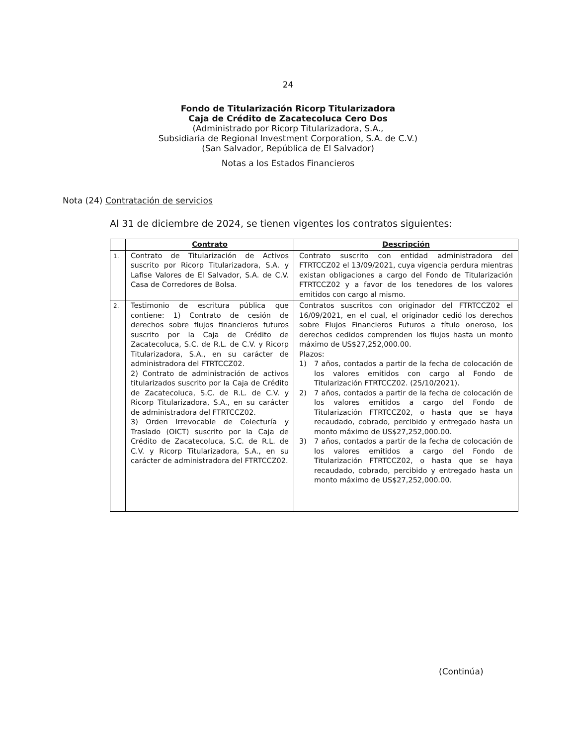24
Fondo de Titularización Ricorp Titularizadora
Caja de Crédito de Zacatecoluca Cero Dos
(Administrado por Ricorp Titularizadora, S.A.,
Subsidiaria de Regional Investment Corporation, S.A. de C.V.)
(San Salvador, República de El Salvador)
Notas a los Estados Financieros
Nota (24) Contratación de servicios
Al 31 de diciembre de 2024, se tienen vigentes los contratos siguientes:
| | Contrato | Descripción |
| --- | --- | --- |
| 1. | Contrato de Titularización de Activos suscrito por Ricorp Titularizadora, S.A. y Lafise Valores de El Salvador, S.A. de C.V. Casa de Corredores de Bolsa. | Contrato suscrito con entidad administradora del FTRTCCZ02 el 13/09/2021, cuya vigencia perdura mientras existan obligaciones a cargo del Fondo de Titularización FTRTCCZ02 y a favor de los tenedores de los valores emitidos con cargo al mismo. |
| 2. | Testimonio de escritura pública que contiene: 1) Contrato de cesión de derechos sobre flujos financieros futuros suscrito por la Caja de Crédito de Zacatecoluca, S.C. de R.L. de C.V. y Ricorp Titularizadora, S.A., en su carácter de administradora del FTRTCCZ02. 2) Contrato de administración de activos titularizados suscrito por la Caja de Crédito de Zacatecoluca, S.C. de R.L. de C.V. y Ricorp Titularizadora, S.A., en su carácter de administradora del FTRTCCZ02. 3) Orden Irrevocable de Colecturía y Traslado (OICT) suscrito por la Caja de Crédito de Zacatecoluca, S.C. de R.L. de C.V. y Ricorp Titularizadora, S.A., en su carácter de administradora del FTRTCCZ02. | Contratos suscritos con originador del FTRTCCZ02 el 16/09/2021, en el cual, el originador cedió los derechos sobre Flujos Financieros Futuros a título oneroso, los derechos cedidos comprenden los flujos hasta un monto máximo de US$27,252,000.00. Plazos: 1) 7 años, contados a partir de la fecha de colocación de los valores emitidos con cargo al Fondo de Titularización FTRTCCZ02. (25/10/2021). 2) 7 años, contados a partir de la fecha de colocación de los valores emitidos a cargo del Fondo de Titularización FTRTCCZ02, o hasta que se haya recaudado, cobrado, percibido y entregado hasta un monto máximo de US$27,252,000.00. 3) 7 años, contados a partir de la fecha de colocación de los valores emitidos a cargo del Fondo de Titularización FTRTCCZ02, o hasta que se haya recaudado, cobrado, percibido y entregado hasta un monto máximo de US$27,252,000.00. |
(Continúa)